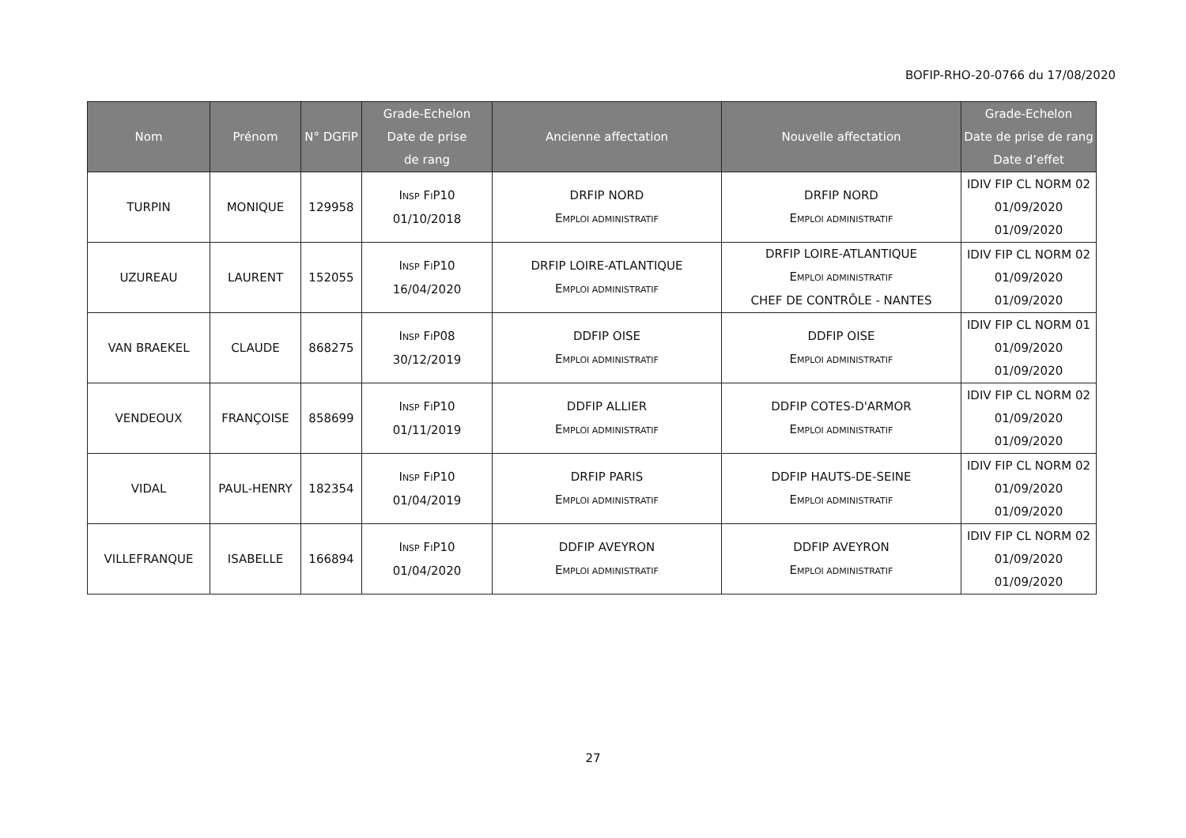BOFIP-RHO-20-0766 du 17/08/2020
| Nom | Prénom | N° DGFiP | Grade-Echelon Date de prise de rang | Ancienne affectation | Nouvelle affectation | Grade-Echelon Date de prise de rang Date d’effet |
| --- | --- | --- | --- | --- | --- | --- |
| TURPIN | MONIQUE | 129958 | I NSP F I P10 01/10/2018 | DRFIP NORD E MPLOI ADMINISTRATIF | DRFIP NORD E MPLOI ADMINISTRATIF | IDIV FIP CL NORM 02 01/09/2020 01/09/2020 |
| UZUREAU | LAURENT | 152055 | I NSP F I P10 16/04/2020 | DRFIP LOIRE-ATLANTIQUE E MPLOI ADMINISTRATIF | DRFIP LOIRE-ATLANTIQUE E MPLOI ADMINISTRATIF CHEF DE CONTRÔLE - NANTES | IDIV FIP CL NORM 02 01/09/2020 01/09/2020 |
| VAN BRAEKEL | CLAUDE | 868275 | I NSP F I P08 30/12/2019 | DDFIP OISE E MPLOI ADMINISTRATIF | DDFIP OISE E MPLOI ADMINISTRATIF | IDIV FIP CL NORM 01 01/09/2020 01/09/2020 |
| VENDEOUX | FRANÇOISE | 858699 | I NSP F I P10 01/11/2019 | DDFIP ALLIER E MPLOI ADMINISTRATIF | DDFIP COTES-D'ARMOR E MPLOI ADMINISTRATIF | IDIV FIP CL NORM 02 01/09/2020 01/09/2020 |
| VIDAL | PAUL-HENRY | 182354 | I NSP F I P10 01/04/2019 | DRFIP PARIS E MPLOI ADMINISTRATIF | DDFIP HAUTS-DE-SEINE E MPLOI ADMINISTRATIF | IDIV FIP CL NORM 02 01/09/2020 01/09/2020 |
| VILLEFRANQUE | ISABELLE | 166894 | I NSP F I P10 01/04/2020 | DDFIP AVEYRON E MPLOI ADMINISTRATIF | DDFIP AVEYRON E MPLOI ADMINISTRATIF | IDIV FIP CL NORM 02 01/09/2020 01/09/2020 |
27